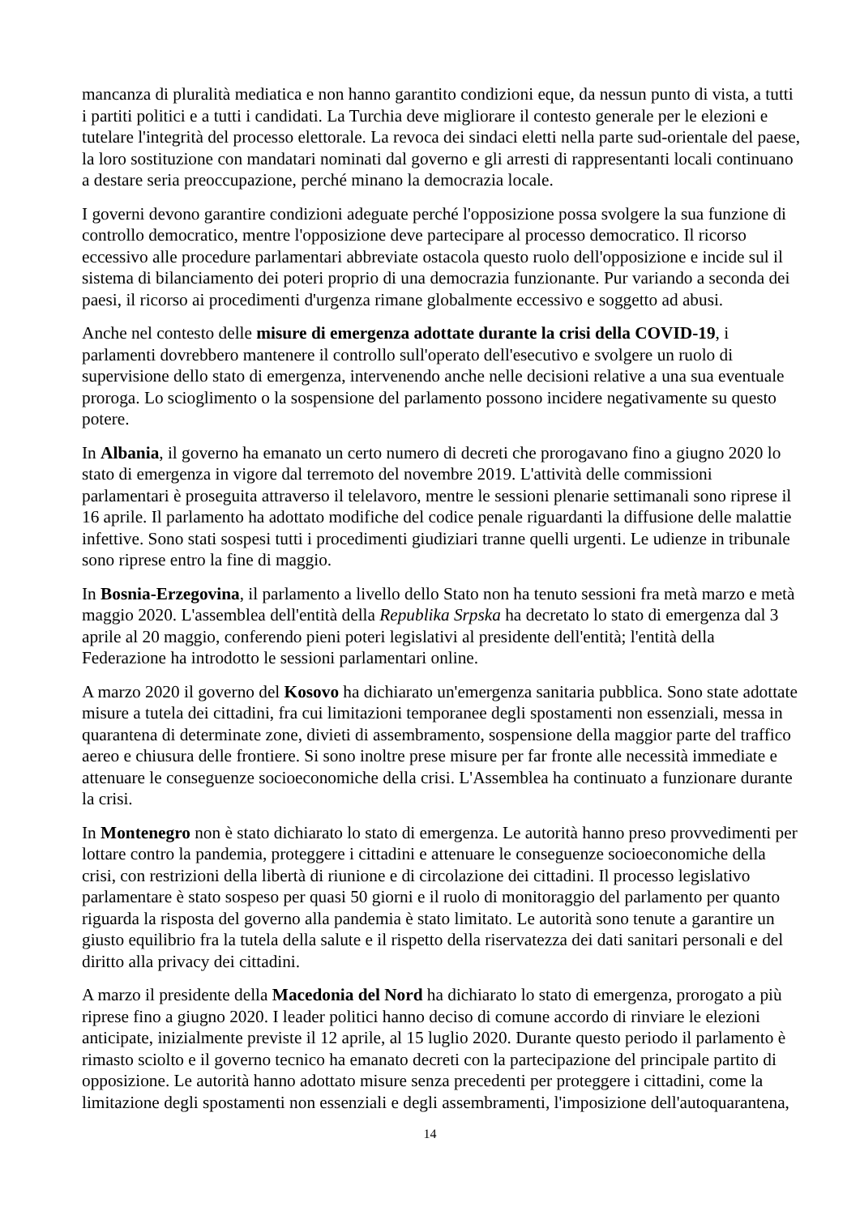mancanza di pluralità mediatica e non hanno garantito condizioni eque, da nessun punto di vista, a tutti i partiti politici e a tutti i candidati. La Turchia deve migliorare il contesto generale per le elezioni e tutelare l'integrità del processo elettorale. La revoca dei sindaci eletti nella parte sud-orientale del paese, la loro sostituzione con mandatari nominati dal governo e gli arresti di rappresentanti locali continuano a destare seria preoccupazione, perché minano la democrazia locale.
I governi devono garantire condizioni adeguate perché l'opposizione possa svolgere la sua funzione di controllo democratico, mentre l'opposizione deve partecipare al processo democratico. Il ricorso eccessivo alle procedure parlamentari abbreviate ostacola questo ruolo dell'opposizione e incide sul il sistema di bilanciamento dei poteri proprio di una democrazia funzionante. Pur variando a seconda dei paesi, il ricorso ai procedimenti d'urgenza rimane globalmente eccessivo e soggetto ad abusi.
Anche nel contesto delle misure di emergenza adottate durante la crisi della COVID-19, i parlamenti dovrebbero mantenere il controllo sull'operato dell'esecutivo e svolgere un ruolo di supervisione dello stato di emergenza, intervenendo anche nelle decisioni relative a una sua eventuale proroga. Lo scioglimento o la sospensione del parlamento possono incidere negativamente su questo potere.
In Albania, il governo ha emanato un certo numero di decreti che prorogavano fino a giugno 2020 lo stato di emergenza in vigore dal terremoto del novembre 2019. L'attività delle commissioni parlamentari è proseguita attraverso il telelavoro, mentre le sessioni plenarie settimanali sono riprese il 16 aprile. Il parlamento ha adottato modifiche del codice penale riguardanti la diffusione delle malattie infettive. Sono stati sospesi tutti i procedimenti giudiziari tranne quelli urgenti. Le udienze in tribunale sono riprese entro la fine di maggio.
In Bosnia-Erzegovina, il parlamento a livello dello Stato non ha tenuto sessioni fra metà marzo e metà maggio 2020. L'assemblea dell'entità della Republika Srpska ha decretato lo stato di emergenza dal 3 aprile al 20 maggio, conferendo pieni poteri legislativi al presidente dell'entità; l'entità della Federazione ha introdotto le sessioni parlamentari online.
A marzo 2020 il governo del Kosovo ha dichiarato un'emergenza sanitaria pubblica. Sono state adottate misure a tutela dei cittadini, fra cui limitazioni temporanee degli spostamenti non essenziali, messa in quarantena di determinate zone, divieti di assembramento, sospensione della maggior parte del traffico aereo e chiusura delle frontiere. Si sono inoltre prese misure per far fronte alle necessità immediate e attenuare le conseguenze socioeconomiche della crisi. L'Assemblea ha continuato a funzionare durante la crisi.
In Montenegro non è stato dichiarato lo stato di emergenza. Le autorità hanno preso provvedimenti per lottare contro la pandemia, proteggere i cittadini e attenuare le conseguenze socioeconomiche della crisi, con restrizioni della libertà di riunione e di circolazione dei cittadini. Il processo legislativo parlamentare è stato sospeso per quasi 50 giorni e il ruolo di monitoraggio del parlamento per quanto riguarda la risposta del governo alla pandemia è stato limitato. Le autorità sono tenute a garantire un giusto equilibrio fra la tutela della salute e il rispetto della riservatezza dei dati sanitari personali e del diritto alla privacy dei cittadini.
A marzo il presidente della Macedonia del Nord ha dichiarato lo stato di emergenza, prorogato a più riprese fino a giugno 2020. I leader politici hanno deciso di comune accordo di rinviare le elezioni anticipate, inizialmente previste il 12 aprile, al 15 luglio 2020. Durante questo periodo il parlamento è rimasto sciolto e il governo tecnico ha emanato decreti con la partecipazione del principale partito di opposizione. Le autorità hanno adottato misure senza precedenti per proteggere i cittadini, come la limitazione degli spostamenti non essenziali e degli assembramenti, l'imposizione dell'autoquarantena,
14